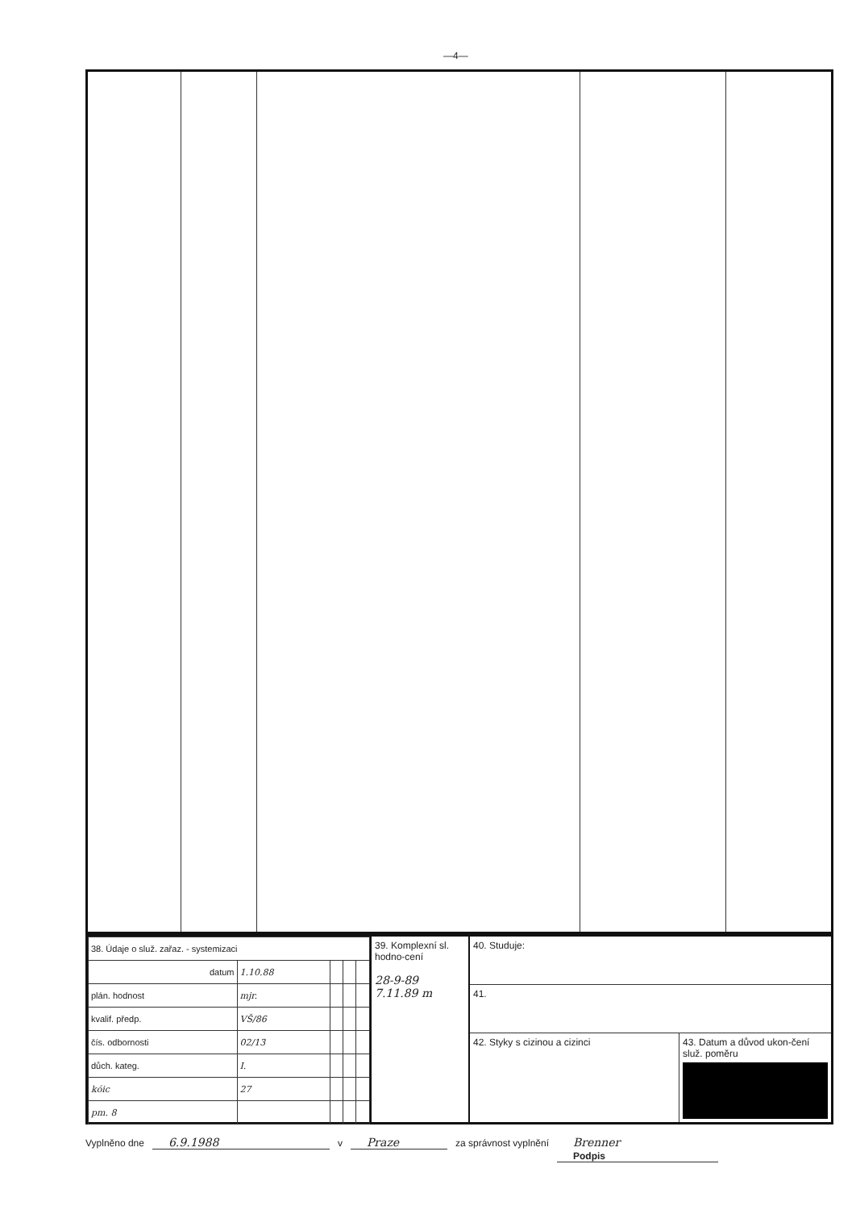—4—
| 38. Údaje o služ. zařaz. - systemizaci | | | | |
| datum | 1.10.88 | | | |
| plán. hodnost | mjr. | | | |
| kvalif. předp. | VŠ/86 | | | |
| čís. odbornosti | 02/13 | | | |
| důch. kateg. | I. | | | |
| kóic | 27 | | | |
| pm. 8 | | | | |
39. Komplexní sl. hodno-cení
28-9-89
7.11.89 m
40. Studuje:
41.
42. Styky s cizinou a cizinci 43. Datum a důvod ukon-čení služ. poměru
Vyplněno dne 6.9.1988 v Praze za správnost vyplnění Brenner
Podpis